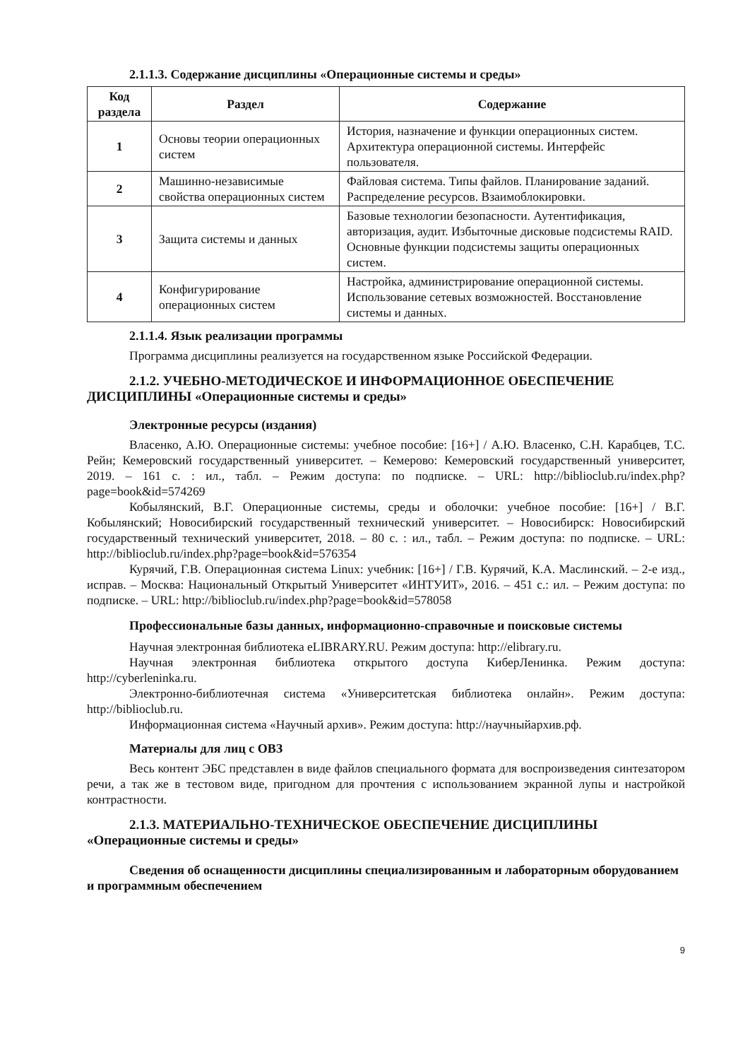2.1.1.3. Содержание дисциплины «Операционные системы и среды»
| Код раздела | Раздел | Содержание |
| --- | --- | --- |
| 1 | Основы теории операционных систем | История, назначение и функции операционных систем. Архитектура операционной системы. Интерфейс пользователя. |
| 2 | Машинно-независимые свойства операционных систем | Файловая система. Типы файлов. Планирование заданий. Распределение ресурсов. Взаимоблокировки. |
| 3 | Защита системы и данных | Базовые технологии безопасности. Аутентификация, авторизация, аудит. Избыточные дисковые подсистемы RAID. Основные функции подсистемы защиты операционных систем. |
| 4 | Конфигурирование операционных систем | Настройка, администрирование операционной системы. Использование сетевых возможностей. Восстановление системы и данных. |
2.1.1.4. Язык реализации программы
Программа дисциплины реализуется на государственном языке Российской Федерации.
2.1.2. УЧЕБНО-МЕТОДИЧЕСКОЕ И ИНФОРМАЦИОННОЕ ОБЕСПЕЧЕНИЕ ДИСЦИПЛИНЫ «Операционные системы и среды»
Электронные ресурсы (издания)
Власенко, А.Ю. Операционные системы: учебное пособие: [16+] / А.Ю. Власенко, С.Н. Карабцев, Т.С. Рейн; Кемеровский государственный университет. – Кемерово: Кемеровский государственный университет, 2019. – 161 с. : ил., табл. – Режим доступа: по подписке. – URL: http://biblioclub.ru/index.php?page=book&id=574269
Кобылянский, В.Г. Операционные системы, среды и оболочки: учебное пособие: [16+] / В.Г. Кобылянский; Новосибирский государственный технический университет. – Новосибирск: Новосибирский государственный технический университет, 2018. – 80 с. : ил., табл. – Режим доступа: по подписке. – URL: http://biblioclub.ru/index.php?page=book&id=576354
Курячий, Г.В. Операционная система Linux: учебник: [16+] / Г.В. Курячий, К.А. Маслинский. – 2-е изд., исправ. – Москва: Национальный Открытый Университет «ИНТУИТ», 2016. – 451 с.: ил. – Режим доступа: по подписке. – URL: http://biblioclub.ru/index.php?page=book&id=578058
Профессиональные базы данных, информационно-справочные и поисковые системы
Научная электронная библиотека eLIBRARY.RU. Режим доступа: http://elibrary.ru.
Научная электронная библиотека открытого доступа КиберЛенинка. Режим доступа: http://cyberleninka.ru.
Электронно-библиотечная система «Университетская библиотека онлайн». Режим доступа: http://biblioclub.ru.
Информационная система «Научный архив». Режим доступа: http://научныйархив.рф.
Материалы для лиц с ОВЗ
Весь контент ЭБС представлен в виде файлов специального формата для воспроизведения синтезатором речи, а так же в тестовом виде, пригодном для прочтения с использованием экранной лупы и настройкой контрастности.
2.1.3. МАТЕРИАЛЬНО-ТЕХНИЧЕСКОЕ ОБЕСПЕЧЕНИЕ ДИСЦИПЛИНЫ «Операционные системы и среды»
Сведения об оснащенности дисциплины специализированным и лабораторным оборудованием и программным обеспечением
9